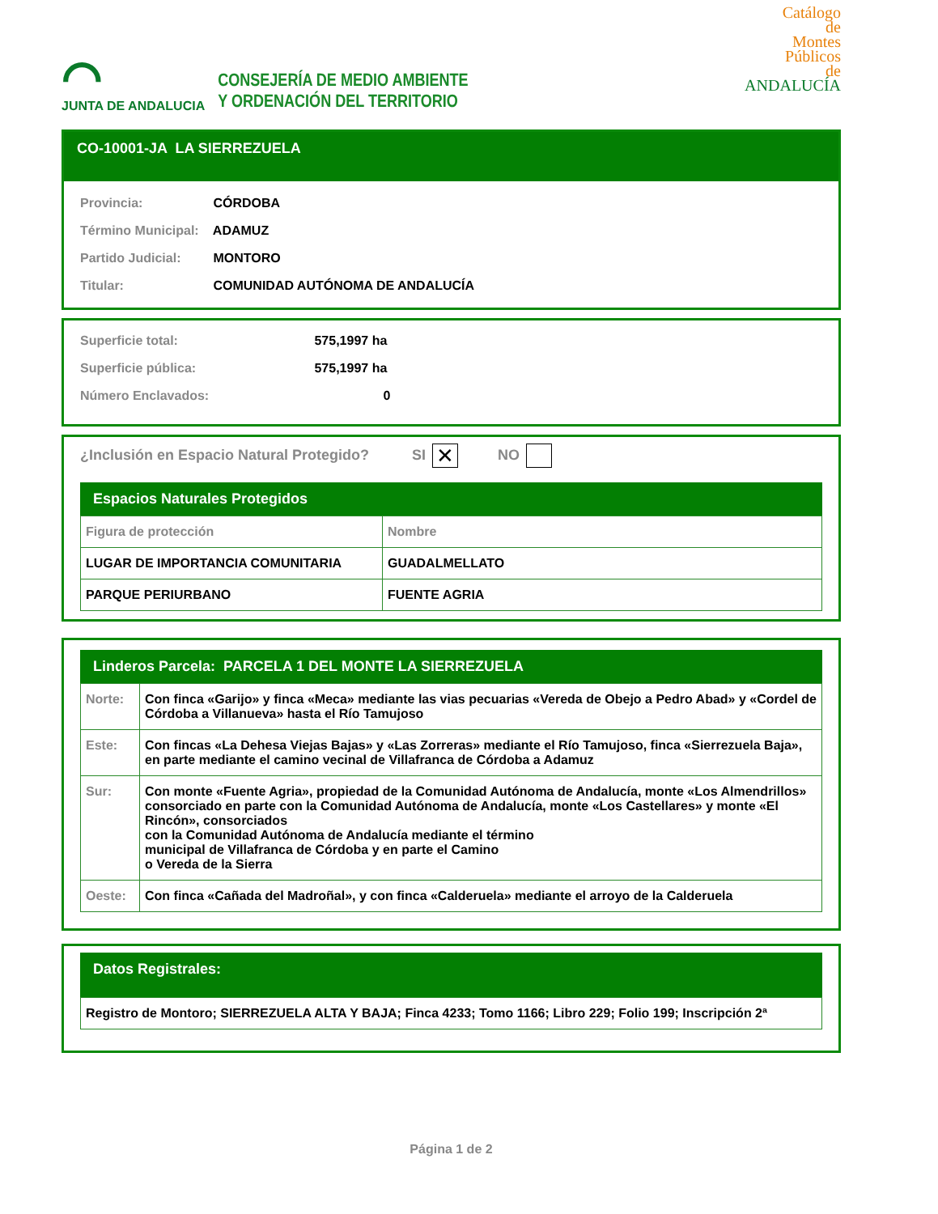⌒
JUNTA DE ANDALUCIA
CONSEJERÍA DE MEDIO AMBIENTE
Y ORDENACIÓN DEL TERRITORIO
Catálogo
de
Montes
Públicos
de
ANDALUCÍA
CO-10001-JA LA SIERREZUELA
Provincia: CÓRDOBA
Término Municipal: ADAMUZ
Partido Judicial: MONTORO
Titular: COMUNIDAD AUTÓNOMA DE ANDALUCÍA
Superficie total: 575,1997 ha
Superficie pública: 575,1997 ha
Número Enclavados: 0
¿Inclusión en Espacio Natural Protegido? SI ✕ NO
Espacios Naturales Protegidos
| Figura de protección | Nombre |
| LUGAR DE IMPORTANCIA COMUNITARIA | GUADALMELLATO |
| PARQUE PERIURBANO | FUENTE AGRIA |
Linderos Parcela: PARCELA 1 DEL MONTE LA SIERREZUELA
| Norte: | Con finca «Garijo» y finca «Meca» mediante las vias pecuarias «Vereda de Obejo a Pedro Abad» y «Cordel de Córdoba a Villanueva» hasta el Río Tamujoso |
| Este: | Con fincas «La Dehesa Viejas Bajas» y «Las Zorreras» mediante el Río Tamujoso, finca «Sierrezuela Baja», en parte mediante el camino vecinal de Villafranca de Córdoba a Adamuz |
| Sur: | Con monte «Fuente Agria», propiedad de la Comunidad Autónoma de Andalucía, monte «Los Almendrillos» consorciado en parte con la Comunidad Autónoma de Andalucía, monte «Los Castellares» y monte «El Rincón», consorciados con la Comunidad Autónoma de Andalucía mediante el término municipal de Villafranca de Córdoba y en parte el Camino o Vereda de la Sierra |
| Oeste: | Con finca «Cañada del Madroñal», y con finca «Calderuela» mediante el arroyo de la Calderuela |
Datos Registrales:
| Registro de Montoro; SIERREZUELA ALTA Y BAJA; Finca 4233; Tomo 1166; Libro 229; Folio 199; Inscripción 2ª |
Página 1 de 2